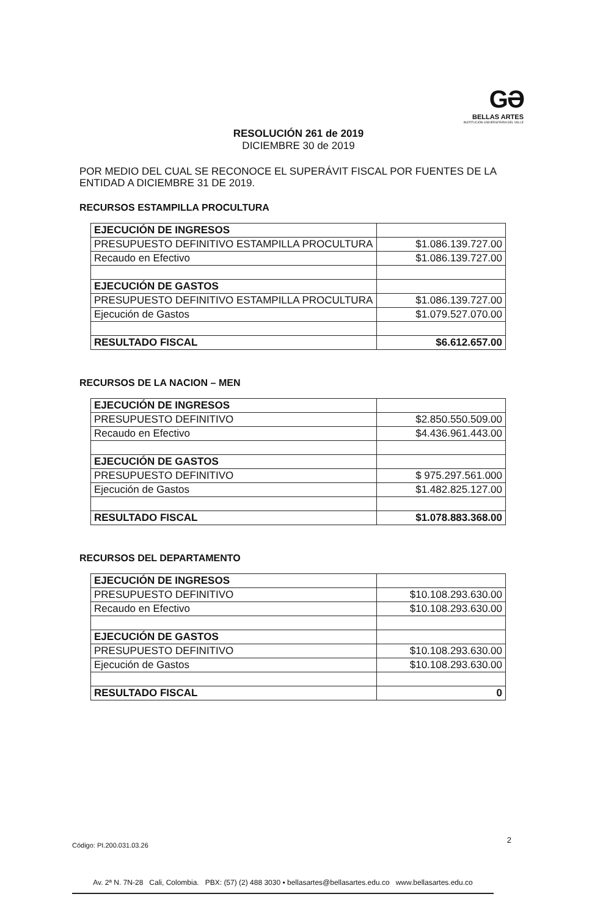GƏ
BELLAS ARTES
INSTITUCIÓN UNIVERSITARIA DEL VALLE
RESOLUCIÓN 261 de 2019
DICIEMBRE 30 de 2019
POR MEDIO DEL CUAL SE RECONOCE EL SUPERÁVIT FISCAL POR FUENTES DE LA ENTIDAD A DICIEMBRE 31 DE 2019.
RECURSOS ESTAMPILLA PROCULTURA
| EJECUCIÓN DE INGRESOS | |
| PRESUPUESTO DEFINITIVO ESTAMPILLA PROCULTURA | $1.086.139.727.00 |
| Recaudo en Efectivo | $1.086.139.727.00 |
| EJECUCIÓN DE GASTOS | |
| PRESUPUESTO DEFINITIVO ESTAMPILLA PROCULTURA | $1.086.139.727.00 |
| Ejecución de Gastos | $1.079.527.070.00 |
| RESULTADO FISCAL | $6.612.657.00 |
RECURSOS DE LA NACION – MEN
| EJECUCIÓN DE INGRESOS | |
| PRESUPUESTO DEFINITIVO | $2.850.550.509.00 |
| Recaudo en Efectivo | $4.436.961.443.00 |
| EJECUCIÓN DE GASTOS | |
| PRESUPUESTO DEFINITIVO | $ 975.297.561.000 |
| Ejecución de Gastos | $1.482.825.127.00 |
| RESULTADO FISCAL | $1.078.883.368.00 |
RECURSOS DEL DEPARTAMENTO
| EJECUCIÓN DE INGRESOS | |
| PRESUPUESTO DEFINITIVO | $10.108.293.630.00 |
| Recaudo en Efectivo | $10.108.293.630.00 |
| EJECUCIÓN DE GASTOS | |
| PRESUPUESTO DEFINITIVO | $10.108.293.630.00 |
| Ejecución de Gastos | $10.108.293.630.00 |
| RESULTADO FISCAL | 0 |
2
Código: PI.200.031.03.26
Av. 2ª N. 7N-28 Cali, Colombia. PBX: (57) (2) 488 3030 ▪ bellasartes@bellasartes.edu.co www.bellasartes.edu.co